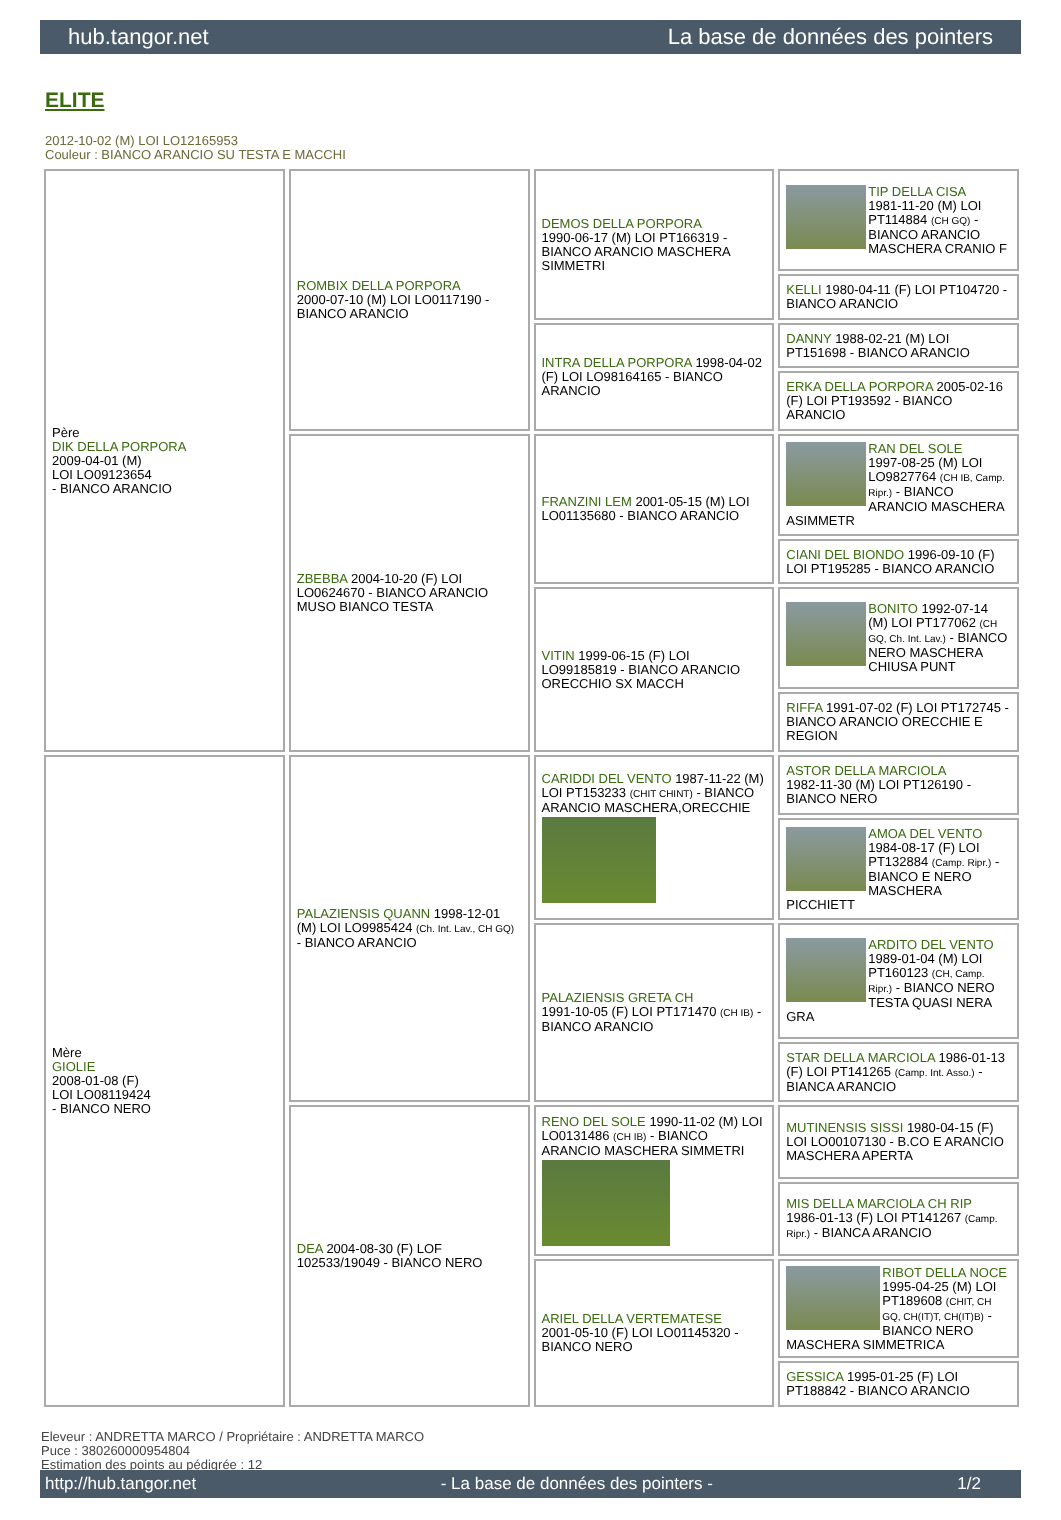hub.tangor.net La base de données des pointers
ELITE
2012-10-02 (M) LOI LO12165953
Couleur : BIANCO ARANCIO SU TESTA E MACCHI
| Père DIK DELLA PORPORA 2009-04-01 (M) LOI LO09123654 - BIANCO ARANCIO | ROMBIX DELLA PORPORA 2000-07-10 (M) LOI LO0117190 - BIANCO ARANCIO | DEMOS DELLA PORPORA 1990-06-17 (M) LOI PT166319 - BIANCO ARANCIO MASCHERA SIMMETRI | TIP DELLA CISA 1981-11-20 (M) LOI PT114884 (CH GQ) - BIANCO ARANCIO MASCHERA CRANIO F |
| | | | KELLI 1980-04-11 (F) LOI PT104720 - BIANCO ARANCIO |
| | | INTRA DELLA PORPORA 1998-04-02 (F) LOI LO98164165 - BIANCO ARANCIO | DANNY 1988-02-21 (M) LOI PT151698 - BIANCO ARANCIO |
| | | | ERKA DELLA PORPORA 2005-02-16 (F) LOI PT193592 - BIANCO ARANCIO |
| | ZBEBBA 2004-10-20 (F) LOI LO0624670 - BIANCO ARANCIO MUSO BIANCO TESTA | FRANZINI LEM 2001-05-15 (M) LOI LO01135680 - BIANCO ARANCIO | RAN DEL SOLE 1997-08-25 (M) LOI LO9827764 (CH IB, Camp. Ripr.) - BIANCO ARANCIO MASCHERA ASIMMETR |
| | | | CIANI DEL BIONDO 1996-09-10 (F) LOI PT195285 - BIANCO ARANCIO |
| | | VITIN 1999-06-15 (F) LOI LO99185819 - BIANCO ARANCIO ORECCHIO SX MACCH | BONITO 1992-07-14 (M) LOI PT177062 (CH GQ, Ch. Int. Lav.) - BIANCO NERO MASCHERA CHIUSA PUNT |
| | | | RIFFA 1991-07-02 (F) LOI PT172745 - BIANCO ARANCIO ORECCHIE E REGION |
| Mère GIOLIE 2008-01-08 (F) LOI LO08119424 - BIANCO NERO | PALAZIENSIS QUANN 1998-12-01 (M) LOI LO9985424 (Ch. Int. Lav., CH GQ) - BIANCO ARANCIO | CARIDDI DEL VENTO 1987-11-22 (M) LOI PT153233 (CHIT CHINT) - BIANCO ARANCIO MASCHERA,ORECCHIE | ASTOR DELLA MARCIOLA 1982-11-30 (M) LOI PT126190 - BIANCO NERO |
| | | | AMOA DEL VENTO 1984-08-17 (F) LOI PT132884 (Camp. Ripr.) - BIANCO E NERO MASCHERA PICCHIETT |
| | | PALAZIENSIS GRETA CH 1991-10-05 (F) LOI PT171470 (CH IB) - BIANCO ARANCIO | ARDITO DEL VENTO 1989-01-04 (M) LOI PT160123 (CH, Camp. Ripr.) - BIANCO NERO TESTA QUASI NERA GRA |
| | | | STAR DELLA MARCIOLA 1986-01-13 (F) LOI PT141265 (Camp. Int. Asso.) - BIANCA ARANCIO |
| | DEA 2004-08-30 (F) LOF 102533/19049 - BIANCO NERO | RENO DEL SOLE 1990-11-02 (M) LOI LO0131486 (CH IB) - BIANCO ARANCIO MASCHERA SIMMETRI | MUTINENSIS SISSI 1980-04-15 (F) LOI LO00107130 - B.CO E ARANCIO MASCHERA APERTA |
| | | | MIS DELLA MARCIOLA CH RIP 1986-01-13 (F) LOI PT141267 (Camp. Ripr.) - BIANCA ARANCIO |
| | | ARIEL DELLA VERTEMATESE 2001-05-10 (F) LOI LO01145320 - BIANCO NERO | RIBOT DELLA NOCE 1995-04-25 (M) LOI PT189608 (CHIT, CH GQ, CH(IT)T, CH(IT)B) - BIANCO NERO MASCHERA SIMMETRICA |
| | | | GESSICA 1995-01-25 (F) LOI PT188842 - BIANCO ARANCIO |
Eleveur : ANDRETTA MARCO / Propriétaire : ANDRETTA MARCO
Puce : 380260000954804
Estimation des points au pédigrée : 12
http://hub.tangor.net - La base de données des pointers - 1/2